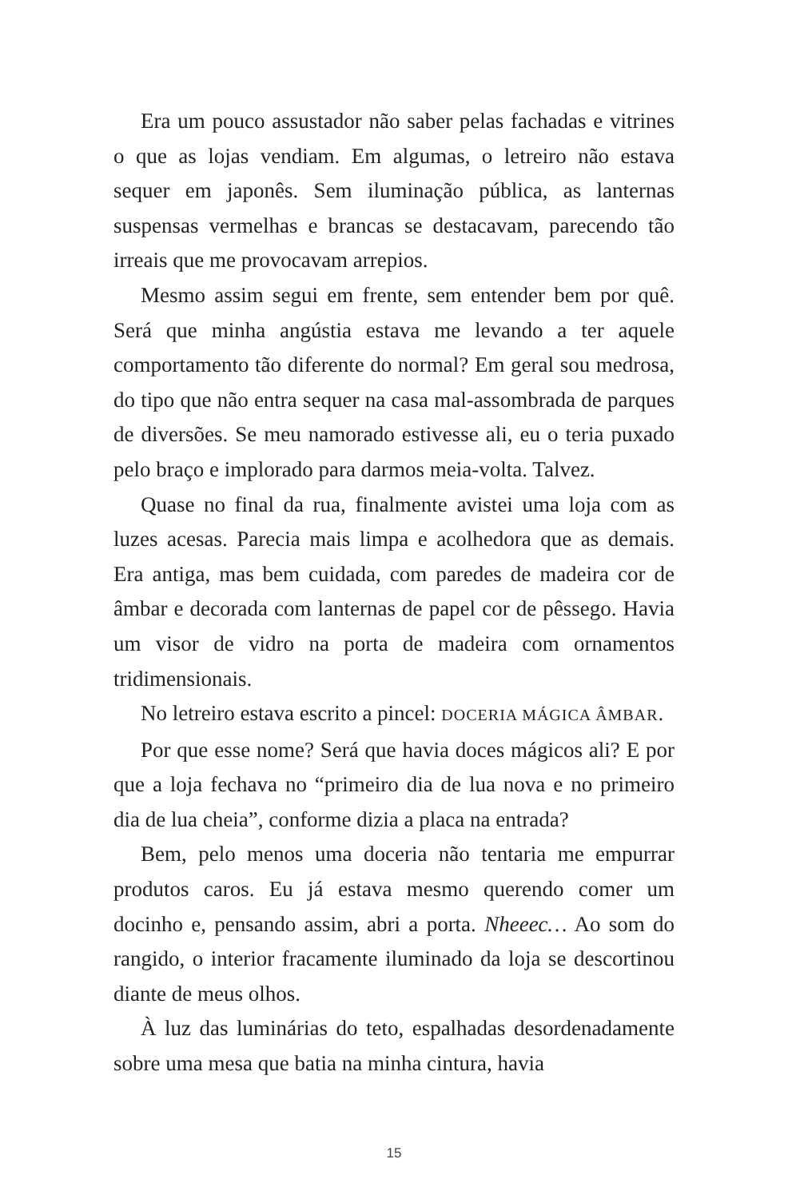Era um pouco assustador não saber pelas fachadas e vitrines o que as lojas vendiam. Em algumas, o letreiro não estava sequer em japonês. Sem iluminação pública, as lanternas suspensas vermelhas e brancas se destacavam, parecendo tão irreais que me provocavam arrepios.
Mesmo assim segui em frente, sem entender bem por quê. Será que minha angústia estava me levando a ter aquele comportamento tão diferente do normal? Em geral sou medrosa, do tipo que não entra sequer na casa mal-assombrada de parques de diversões. Se meu namorado estivesse ali, eu o teria puxado pelo braço e implorado para darmos meia-volta. Talvez.
Quase no final da rua, finalmente avistei uma loja com as luzes acesas. Parecia mais limpa e acolhedora que as demais. Era antiga, mas bem cuidada, com paredes de madeira cor de âmbar e decorada com lanternas de papel cor de pêssego. Havia um visor de vidro na porta de madeira com ornamentos tridimensionais.
No letreiro estava escrito a pincel: DOCERIA MÁGICA ÂMBAR.
Por que esse nome? Será que havia doces mágicos ali? E por que a loja fechava no “primeiro dia de lua nova e no primeiro dia de lua cheia”, conforme dizia a placa na entrada?
Bem, pelo menos uma doceria não tentaria me empurrar produtos caros. Eu já estava mesmo querendo comer um docinho e, pensando assim, abri a porta. Nheeec… Ao som do rangido, o interior fracamente iluminado da loja se descortinou diante de meus olhos.
À luz das luminárias do teto, espalhadas desordenadamente sobre uma mesa que batia na minha cintura, havia
15